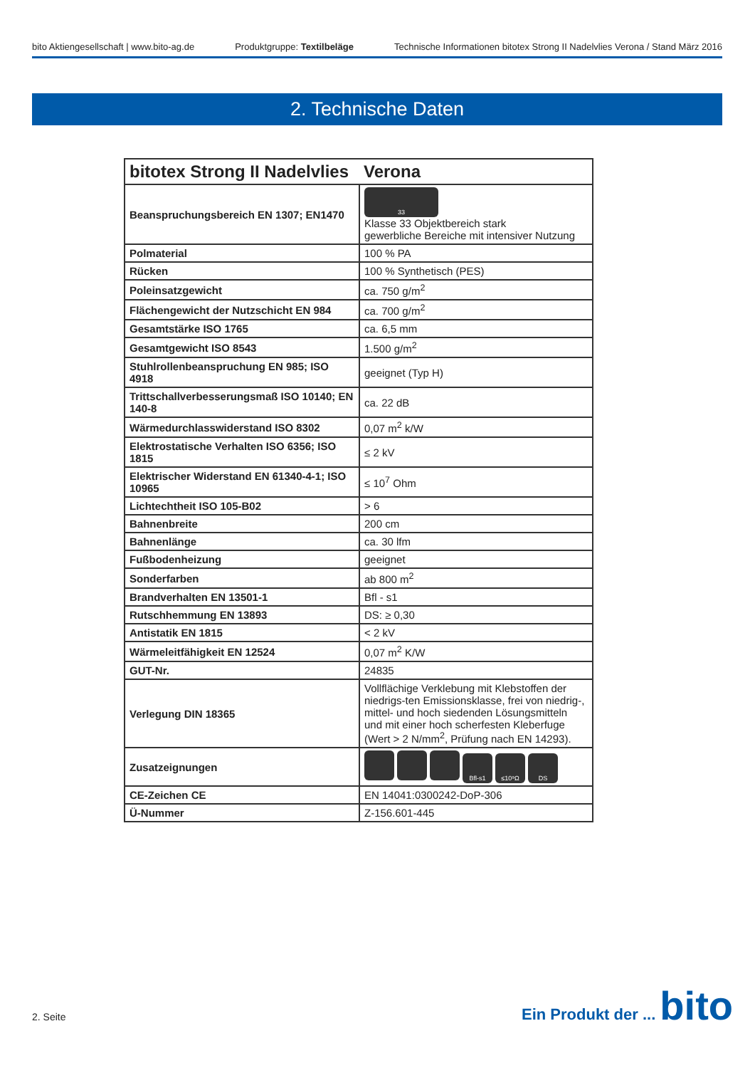bito Aktiengesellschaft | www.bito-ag.de Produktgruppe: Textilbeläge Technische Informationen bitotex Strong II Nadelvlies Verona / Stand März 2016
2. Technische Daten
| bitotex Strong II Nadelvlies | Verona |
| --- | --- |
| Beanspruchungsbereich EN 1307; EN1470 | 33 Klasse 33 Objektbereich stark gewerbliche Bereiche mit intensiver Nutzung |
| Polmaterial | 100 % PA |
| Rücken | 100 % Synthetisch (PES) |
| Poleinsatzgewicht | ca. 750 g/m<sup>2</sup> |
| Flächengewicht der Nutzschicht EN 984 | ca. 700 g/m<sup>2</sup> |
| Gesamtstärke ISO 1765 | ca. 6,5 mm |
| Gesamtgewicht ISO 8543 | 1.500 g/m<sup>2</sup> |
| Stuhlrollenbeanspruchung EN 985; ISO 4918 | geeignet (Typ H) |
| Trittschallverbesserungsmaß ISO 10140; EN 140-8 | ca. 22 dB |
| Wärmedurchlasswiderstand ISO 8302 | 0,07 m<sup>2</sup> k/W |
| Elektrostatische Verhalten ISO 6356; ISO 1815 | ≤ 2 kV |
| Elektrischer Widerstand EN 61340-4-1; ISO 10965 | ≤ 10<sup>7</sup> Ohm |
| Lichtechtheit ISO 105-B02 | > 6 |
| Bahnenbreite | 200 cm |
| Bahnenlänge | ca. 30 lfm |
| Fußbodenheizung | geeignet |
| Sonderfarben | ab 800 m<sup>2</sup> |
| Brandverhalten EN 13501-1 | Bfl - s1 |
| Rutschhemmung EN 13893 | DS: ≥ 0,30 |
| Antistatik EN 1815 | < 2 kV |
| Wärmeleitfähigkeit EN 12524 | 0,07 m<sup>2</sup> K/W |
| GUT-Nr. | 24835 |
| Verlegung DIN 18365 | Vollflächige Verklebung mit Klebstoffen der niedrigs-ten Emissionsklasse, frei von niedrig-, mittel- und hoch siedenden Lösungsmitteln und mit einer hoch scherfesten Kleberfuge (Wert > 2 N/mm<sup>2</sup>, Prüfung nach EN 14293). |
| Zusatzeignungen | Bfl-s1 ≤10⁹Ω DS |
| CE-Zeichen CE | EN 14041:0300242-DoP-306 |
| Ü-Nummer | Z-156.601-445 |
2. Seite
Ein Produkt der ... bito